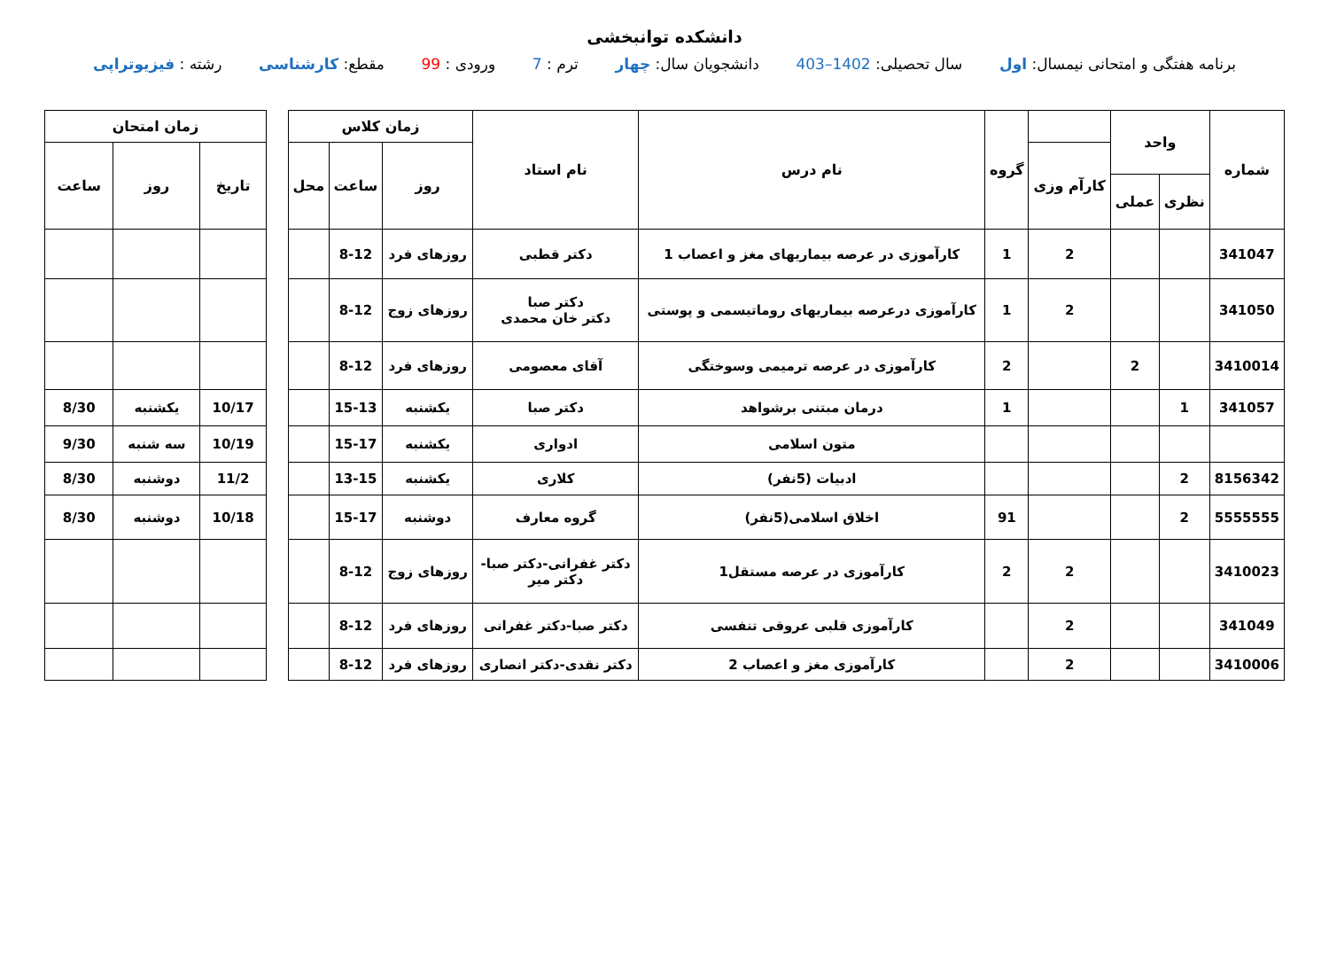دانشکده توانبخشی
برنامه هفتگی و امتحانی نیمسال: اول سال تحصیلی: 1402–403 دانشجویان سال: چهار ترم : 7 ورودی : 99 مقطع: کارشناسی رشته : فیزیوتراپی
| شماره | واحد | | | گروه | نام درس | نام استاد | زمان کلاس | | |
| --- | --- | --- | --- | --- | --- | --- | --- | --- | --- |
| | | | کارآم وزی | | | | روز | ساعت | محل |
| | نظری | عملی | | | | | | | |
| 341047 | | | 2 | 1 | کارآموزی در عرصه بیماریهای مغز و اعصاب 1 | دکتر قطبی | روزهای فرد | 8-12 | |
| 341050 | | | 2 | 1 | کارآموزی درعرصه بیماریهای روماتیسمی و پوستی | دکتر صبا دکتر خان محمدی | روزهای زوج | 8-12 | |
| 3410014 | | 2 | | 2 | کارآموزی در عرصه ترمیمی وسوختگی | آقای معصومی | روزهای فرد | 8-12 | |
| 341057 | 1 | | | 1 | درمان مبتنی برشواهد | دکتر صبا | یکشنبه | 15-13 | |
| | | | | | متون اسلامی | ادواری | یکشنبه | 15-17 | |
| 8156342 | 2 | | | | ادبیات (5نفر) | کلاری | یکشنبه | 13-15 | |
| 5555555 | 2 | | | 91 | اخلاق اسلامی(5نفر) | گروه معارف | دوشنبه | 15-17 | |
| 3410023 | | | 2 | 2 | کارآموزی در عرصه مستقل1 | دکتر غفرانی-دکتر صبا- دکتر میر | روزهای زوج | 8-12 | |
| 341049 | | | 2 | | کارآموزی قلبی عروقی تنفسی | دکتر صبا-دکتر غفرانی | روزهای فرد | 8-12 | |
| 3410006 | | | 2 | | کارآموزی مغز و اعصاب 2 | دکتر نقدی-دکتر انصاری | روزهای فرد | 8-12 | |
| زمان امتحان | | |
| --- | --- | --- |
| تاریخ | روز | ساعت |
| 10/17 | یکشنبه | 8/30 |
| 10/19 | سه شنبه | 9/30 |
| 11/2 | دوشنبه | 8/30 |
| 10/18 | دوشنبه | 8/30 |